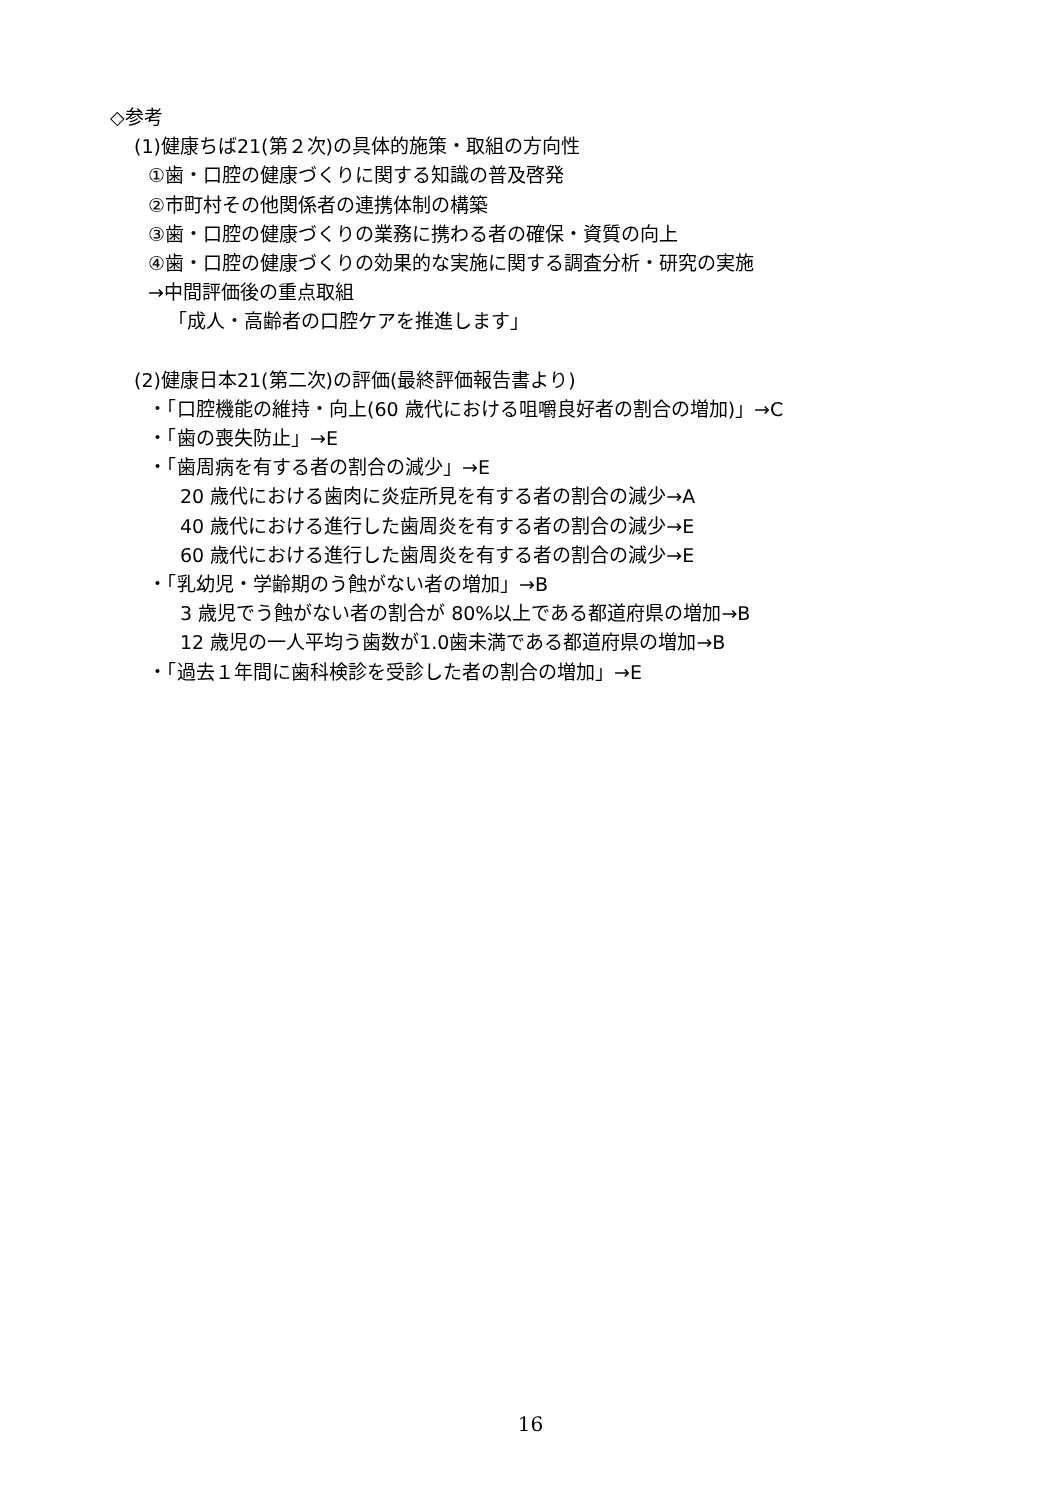◇参考
(1)健康ちば21(第２次)の具体的施策・取組の方向性
①歯・口腔の健康づくりに関する知識の普及啓発
②市町村その他関係者の連携体制の構築
③歯・口腔の健康づくりの業務に携わる者の確保・資質の向上
④歯・口腔の健康づくりの効果的な実施に関する調査分析・研究の実施
→中間評価後の重点取組
「成人・高齢者の口腔ケアを推進します」
(2)健康日本21(第二次)の評価(最終評価報告書より)
・「口腔機能の維持・向上(60 歳代における咀嚼良好者の割合の増加)」→C
・「歯の喪失防止」→E
・「歯周病を有する者の割合の減少」→E
20 歳代における歯肉に炎症所見を有する者の割合の減少→A
40 歳代における進行した歯周炎を有する者の割合の減少→E
60 歳代における進行した歯周炎を有する者の割合の減少→E
・「乳幼児・学齢期のう蝕がない者の増加」→B
3 歳児でう蝕がない者の割合が 80%以上である都道府県の増加→B
12 歳児の一人平均う歯数が1.0歯未満である都道府県の増加→B
・「過去１年間に歯科検診を受診した者の割合の増加」→E
16